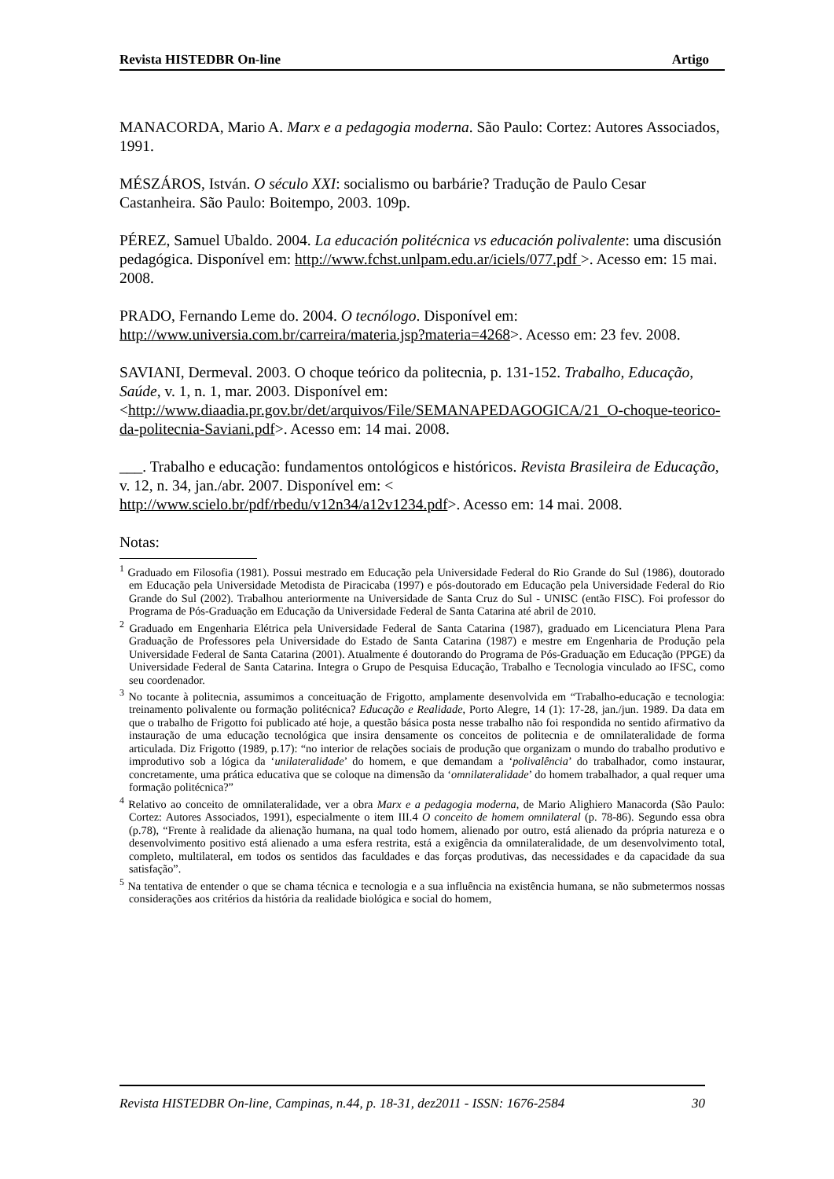Revista HISTEDBR On-line Artigo
MANACORDA, Mario A. Marx e a pedagogia moderna. São Paulo: Cortez: Autores Associados, 1991.
MÉSZÁROS, István. O século XXI: socialismo ou barbárie? Tradução de Paulo Cesar Castanheira. São Paulo: Boitempo, 2003. 109p.
PÉREZ, Samuel Ubaldo. 2004. La educación politécnica vs educación polivalente: uma discusión pedagógica. Disponível em: http://www.fchst.unlpam.edu.ar/iciels/077.pdf >. Acesso em: 15 mai. 2008.
PRADO, Fernando Leme do. 2004. O tecnólogo. Disponível em: http://www.universia.com.br/carreira/materia.jsp?materia=4268>. Acesso em: 23 fev. 2008.
SAVIANI, Dermeval. 2003. O choque teórico da politecnia, p. 131-152. Trabalho, Educação, Saúde, v. 1, n. 1, mar. 2003. Disponível em: <http://www.diaadia.pr.gov.br/det/arquivos/File/SEMANAPEDAGOGICA/21_O-choque-teorico-da-politecnia-Saviani.pdf>. Acesso em: 14 mai. 2008.
___. Trabalho e educação: fundamentos ontológicos e históricos. Revista Brasileira de Educação, v. 12, n. 34, jan./abr. 2007. Disponível em: < http://www.scielo.br/pdf/rbedu/v12n34/a12v1234.pdf>. Acesso em: 14 mai. 2008.
Notas:
<sup>1</sup> Graduado em Filosofia (1981). Possui mestrado em Educação pela Universidade Federal do Rio Grande do Sul (1986), doutorado em Educação pela Universidade Metodista de Piracicaba (1997) e pós-doutorado em Educação pela Universidade Federal do Rio Grande do Sul (2002). Trabalhou anteriormente na Universidade de Santa Cruz do Sul - UNISC (então FISC). Foi professor do Programa de Pós-Graduação em Educação da Universidade Federal de Santa Catarina até abril de 2010.
<sup>2</sup> Graduado em Engenharia Elétrica pela Universidade Federal de Santa Catarina (1987), graduado em Licenciatura Plena Para Graduação de Professores pela Universidade do Estado de Santa Catarina (1987) e mestre em Engenharia de Produção pela Universidade Federal de Santa Catarina (2001). Atualmente é doutorando do Programa de Pós-Graduação em Educação (PPGE) da Universidade Federal de Santa Catarina. Integra o Grupo de Pesquisa Educação, Trabalho e Tecnologia vinculado ao IFSC, como seu coordenador.
<sup>3</sup> No tocante à politecnia, assumimos a conceituação de Frigotto, amplamente desenvolvida em “Trabalho-educação e tecnologia: treinamento polivalente ou formação politécnica? Educação e Realidade, Porto Alegre, 14 (1): 17-28, jan./jun. 1989. Da data em que o trabalho de Frigotto foi publicado até hoje, a questão básica posta nesse trabalho não foi respondida no sentido afirmativo da instauração de uma educação tecnológica que insira densamente os conceitos de politecnia e de omnilateralidade de forma articulada. Diz Frigotto (1989, p.17): “no interior de relações sociais de produção que organizam o mundo do trabalho produtivo e improdutivo sob a lógica da ‘unilateralidade’ do homem, e que demandam a ‘polivalência’ do trabalhador, como instaurar, concretamente, uma prática educativa que se coloque na dimensão da ‘omnilateralidade’ do homem trabalhador, a qual requer uma formação politécnica?”
<sup>4</sup> Relativo ao conceito de omnilateralidade, ver a obra Marx e a pedagogia moderna, de Mario Alighiero Manacorda (São Paulo: Cortez: Autores Associados, 1991), especialmente o item III.4 O conceito de homem omnilateral (p. 78-86). Segundo essa obra (p.78), “Frente à realidade da alienação humana, na qual todo homem, alienado por outro, está alienado da própria natureza e o desenvolvimento positivo está alienado a uma esfera restrita, está a exigência da omnilateralidade, de um desenvolvimento total, completo, multilateral, em todos os sentidos das faculdades e das forças produtivas, das necessidades e da capacidade da sua satisfação”.
<sup>5</sup> Na tentativa de entender o que se chama técnica e tecnologia e a sua influência na existência humana, se não submetermos nossas considerações aos critérios da história da realidade biológica e social do homem,
Revista HISTEDBR On-line, Campinas, n.44, p. 18-31, dez2011 - ISSN: 1676-2584 30